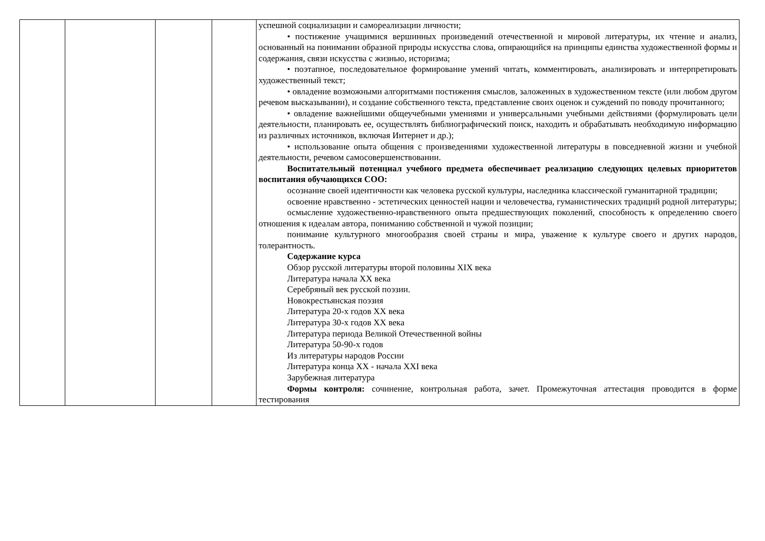| | | | | успешной социализации и самореализации личности; • постижение учащимися вершинных произведений отечественной и мировой литературы, их чтение и анализ, основанный на понимании образной природы искусства слова, опирающийся на принципы единства художественной формы и содержания, связи искусства с жизнью, историзма; • поэтапное, последовательное формирование умений читать, комментировать, анализировать и интерпретировать художественный текст; • овладение возможными алгоритмами постижения смыслов, заложенных в художественном тексте (или любом другом речевом высказывании), и создание собственного текста, представление своих оценок и суждений по поводу прочитанного; • овладение важнейшими общеучебными умениями и универсальными учебными действиями (формулировать цели деятельности, планировать ее, осуществлять библиографический поиск, находить и обрабатывать необходимую информацию из различных источников, включая Интернет и др.); • использование опыта общения с произведениями художественной литературы в повседневной жизни и учебной деятельности, речевом самосовершенствовании. Воспитательный потенциал учебного предмета обеспечивает реализацию следующих целевых приоритетов воспитания обучающихся СОО: осознание своей идентичности как человека русской культуры, наследника классической гуманитарной традиции; освоение нравственно - эстетических ценностей нации и человечества, гуманистических традиций родной литературы; осмысление художественно-нравственного опыта предшествующих поколений, способность к определению своего отношения к идеалам автора, пониманию собственной и чужой позиции; понимание культурного многообразия своей страны и мира, уважение к культуре своего и других народов, толерантность. Содержание курса Обзор русской литературы второй половины XIX века Литература начала XX века Серебряный век русской поэзии. Новокрестьянская поэзия Литература 20-х годов XX века Литература 30-х годов XX века Литература периода Великой Отечественной войны Литература 50-90-х годов Из литературы народов России Литература конца XX - начала XXI века Зарубежная литература Формы контроля: сочинение, контрольная работа, зачет. Промежуточная аттестация проводится в форме тестирования |